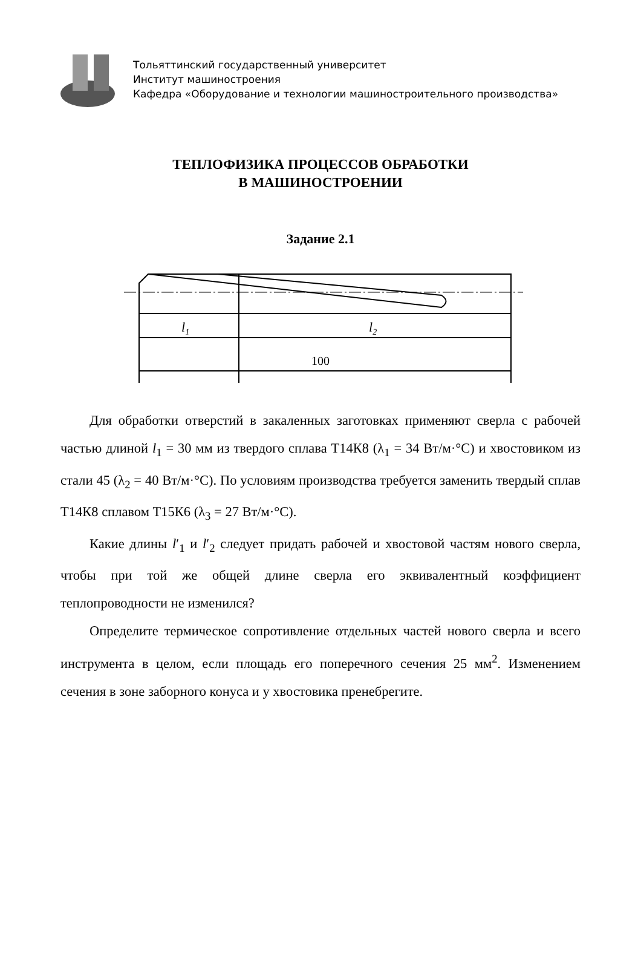Тольяттинский государственный университет
Институт машиностроения
Кафедра «Оборудование и технологии машиностроительного производства»
ТЕПЛОФИЗИКА ПРОЦЕССОВ ОБРАБОТКИ
В МАШИНОСТРОЕНИИ
Задание 2.1
l1
l2
100
Для обработки отверстий в закаленных заготовках применяют сверла с рабочей частью длиной l<sub>1</sub> = 30 мм из твердого сплава Т14К8 (λ<sub>1</sub> = 34 Вт/м·°С) и хвостовиком из стали 45 (λ<sub>2</sub> = 40 Вт/м·°С). По условиям производства требуется заменить твердый сплав Т14К8 сплавом Т15К6 (λ<sub>3</sub> = 27 Вт/м·°С).
Какие длины l′<sub>1</sub> и l′<sub>2</sub> следует придать рабочей и хвостовой частям нового сверла, чтобы при той же общей длине сверла его эквивалентный коэффициент теплопроводности не изменился?
Определите термическое сопротивление отдельных частей нового сверла и всего инструмента в целом, если площадь его поперечного сечения 25 мм<sup>2</sup>. Изменением сечения в зоне заборного конуса и у хвостовика пренебрегите.